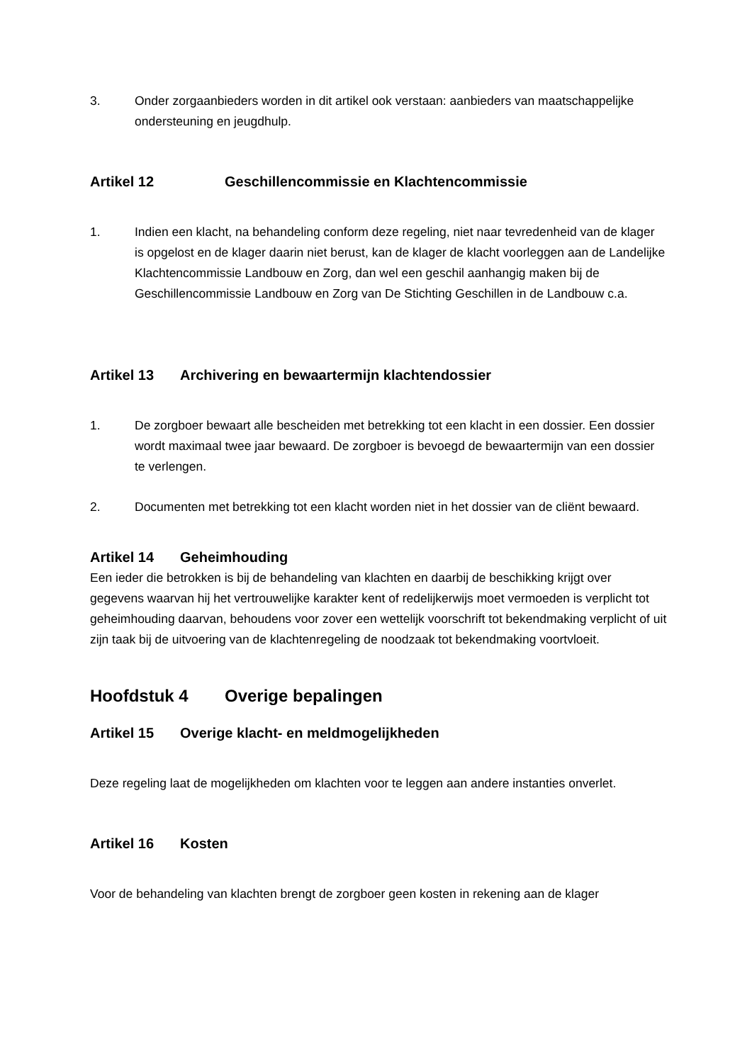3. Onder zorgaanbieders worden in dit artikel ook verstaan: aanbieders van maatschappelijke ondersteuning en jeugdhulp.
Artikel 12 Geschillencommissie en Klachtencommissie
1. Indien een klacht, na behandeling conform deze regeling, niet naar tevredenheid van de klager is opgelost en de klager daarin niet berust, kan de klager de klacht voorleggen aan de Landelijke Klachtencommissie Landbouw en Zorg, dan wel een geschil aanhangig maken bij de Geschillencommissie Landbouw en Zorg van De Stichting Geschillen in de Landbouw c.a.
Artikel 13 Archivering en bewaartermijn klachtendossier
1. De zorgboer bewaart alle bescheiden met betrekking tot een klacht in een dossier. Een dossier wordt maximaal twee jaar bewaard. De zorgboer is bevoegd de bewaartermijn van een dossier te verlengen.
2. Documenten met betrekking tot een klacht worden niet in het dossier van de cliënt bewaard.
Artikel 14 Geheimhouding
Een ieder die betrokken is bij de behandeling van klachten en daarbij de beschikking krijgt over gegevens waarvan hij het vertrouwelijke karakter kent of redelijkerwijs moet vermoeden is verplicht tot geheimhouding daarvan, behoudens voor zover een wettelijk voorschrift tot bekendmaking verplicht of uit zijn taak bij de uitvoering van de klachtenregeling de noodzaak tot bekendmaking voortvloeit.
Hoofdstuk 4 Overige bepalingen
Artikel 15 Overige klacht- en meldmogelijkheden
Deze regeling laat de mogelijkheden om klachten voor te leggen aan andere instanties onverlet.
Artikel 16 Kosten
Voor de behandeling van klachten brengt de zorgboer geen kosten in rekening aan de klager